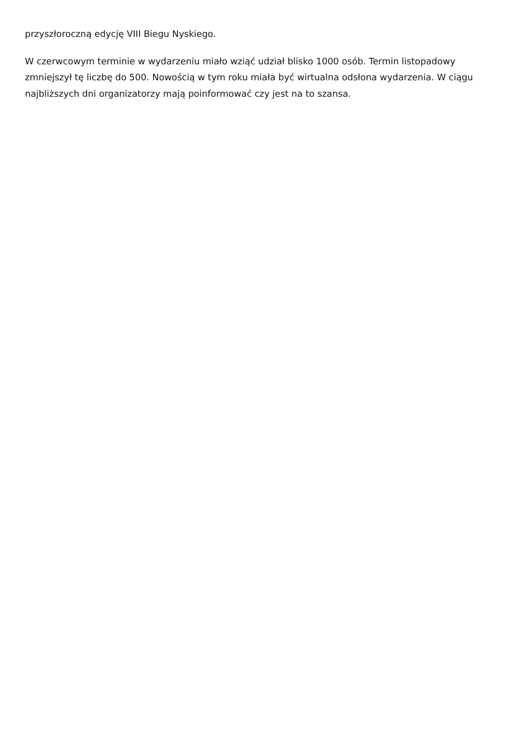przyszłoroczną edycję VIII Biegu Nyskiego.
W czerwcowym terminie w wydarzeniu miało wziąć udział blisko 1000 osób. Termin listopadowy zmniejszył tę liczbę do 500. Nowością w tym roku miała być wirtualna odsłona wydarzenia. W ciągu najbliższych dni organizatorzy mają poinformować czy jest na to szansa.